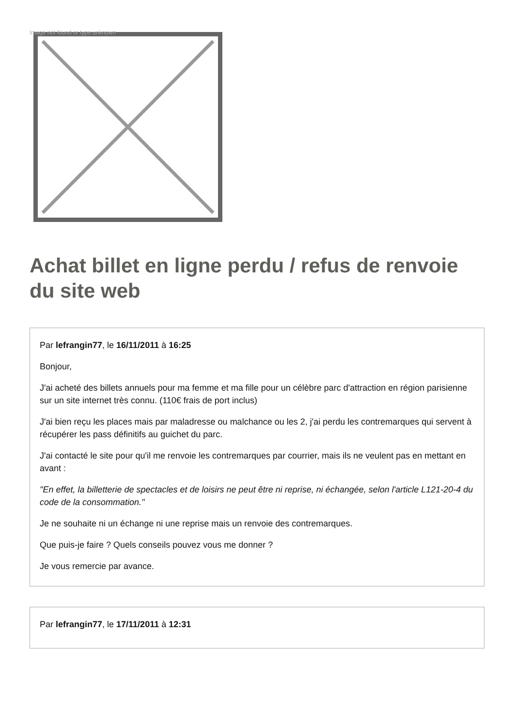Image not found or type unknown
Achat billet en ligne perdu / refus de renvoie du site web
Par lefrangin77, le 16/11/2011 à 16:25
Bonjour,
J'ai acheté des billets annuels pour ma femme et ma fille pour un célèbre parc d'attraction en région parisienne sur un site internet très connu. (110€ frais de port inclus)
J'ai bien reçu les places mais par maladresse ou malchance ou les 2, j'ai perdu les contremarques qui servent à récupérer les pass définitifs au guichet du parc.
J'ai contacté le site pour qu'il me renvoie les contremarques par courrier, mais ils ne veulent pas en mettant en avant :
"En effet, la billetterie de spectacles et de loisirs ne peut être ni reprise, ni échangée, selon l'article L121-20-4 du code de la consommation."
Je ne souhaite ni un échange ni une reprise mais un renvoie des contremarques.
Que puis-je faire ? Quels conseils pouvez vous me donner ?
Je vous remercie par avance.
Par lefrangin77, le 17/11/2011 à 12:31